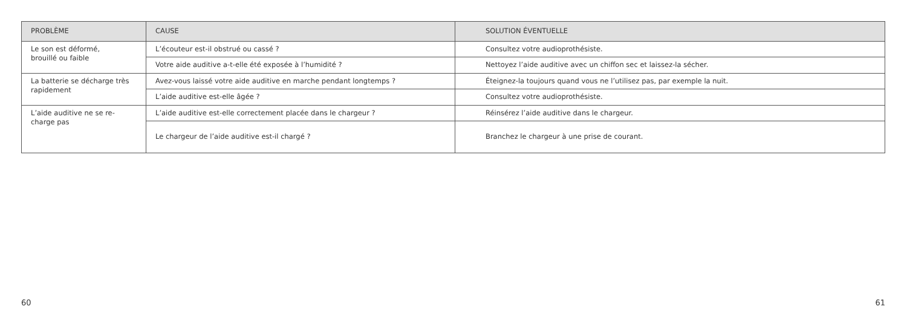| PROBLÈME | CAUSE | SOLUTION ÉVENTUELLE |
| --- | --- | --- |
| Le son est déformé, brouillé ou faible | L’écouteur est-il obstrué ou cassé ? | Consultez votre audioprothésiste. |
| | Votre aide auditive a-t-elle été exposée à l’humidité ? | Nettoyez l’aide auditive avec un chiffon sec et laissez-la sécher. |
| La batterie se décharge très rapidement | Avez-vous laissé votre aide auditive en marche pendant longtemps ? | Éteignez-la toujours quand vous ne l’utilisez pas, par exemple la nuit. |
| | L’aide auditive est-elle âgée ? | Consultez votre audioprothésiste. |
| L’aide auditive ne se re- charge pas | L’aide auditive est-elle correctement placée dans le chargeur ? | Réinsérez l’aide auditive dans le chargeur. |
| | Le chargeur de l’aide auditive est-il chargé ? | Branchez le chargeur à une prise de courant. |
60 61